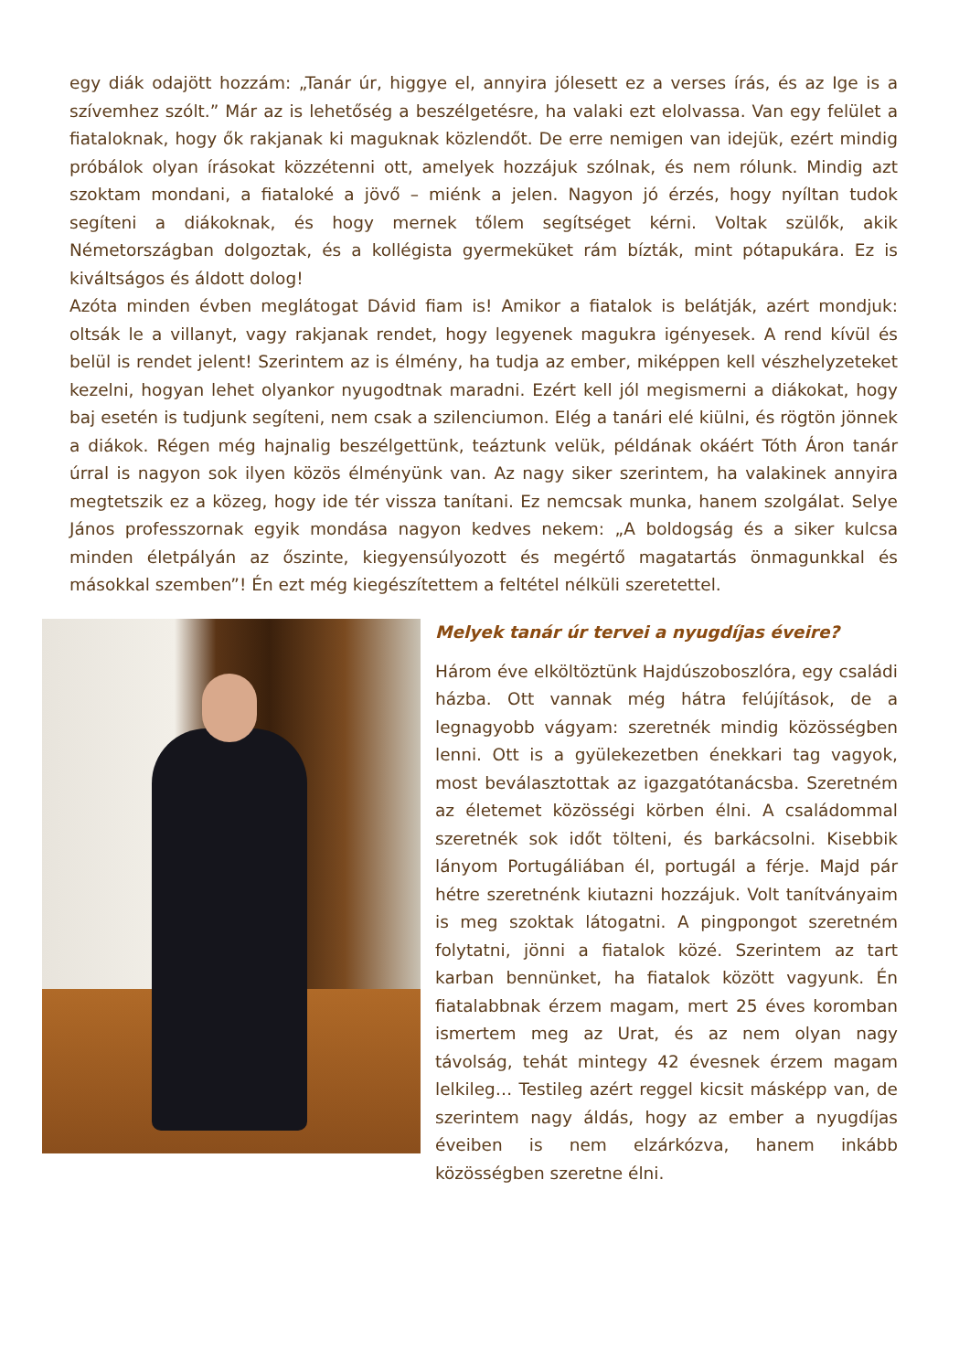egy diák odajött hozzám: „Tanár úr, higgye el, annyira jólesett ez a verses írás, és az Ige is a szívemhez szólt.” Már az is lehetőség a beszélgetésre, ha valaki ezt elolvassa. Van egy felület a fiataloknak, hogy ők rakjanak ki maguknak közlendőt. De erre nemigen van idejük, ezért mindig próbálok olyan írásokat közzétenni ott, amelyek hozzájuk szólnak, és nem rólunk. Mindig azt szoktam mondani, a fiataloké a jövő – miénk a jelen. Nagyon jó érzés, hogy nyíltan tudok segíteni a diákoknak, és hogy mernek tőlem segítséget kérni. Voltak szülők, akik Németországban dolgoztak, és a kollégista gyermeküket rám bízták, mint pótapukára. Ez is kiváltságos és áldott dolog!
Azóta minden évben meglátogat Dávid fiam is! Amikor a fiatalok is belátják, azért mondjuk: oltsák le a villanyt, vagy rakjanak rendet, hogy legyenek magukra igényesek. A rend kívül és belül is rendet jelent! Szerintem az is élmény, ha tudja az ember, miképpen kell vészhelyzeteket kezelni, hogyan lehet olyankor nyugodtnak maradni. Ezért kell jól megismerni a diákokat, hogy baj esetén is tudjunk segíteni, nem csak a szilenciumon. Elég a tanári elé kiülni, és rögtön jönnek a diákok. Régen még hajnalig beszélgettünk, teáztunk velük, példának okáért Tóth Áron tanár úrral is nagyon sok ilyen közös élményünk van. Az nagy siker szerintem, ha valakinek annyira megtetszik ez a közeg, hogy ide tér vissza tanítani. Ez nemcsak munka, hanem szolgálat. Selye János professzornak egyik mondása nagyon kedves nekem: „A boldogság és a siker kulcsa minden életpályán az őszinte, kiegyensúlyozott és megértő magatartás önmagunkkal és másokkal szemben”! Én ezt még kiegészítettem a feltétel nélküli szeretettel.
Melyek tanár úr tervei a nyugdíjas éveire?
Három éve elköltöztünk Hajdúszoboszlóra, egy családi házba. Ott vannak még hátra felújítások, de a legnagyobb vágyam: szeretnék mindig közösségben lenni. Ott is a gyülekezetben énekkari tag vagyok, most beválasztottak az igazgatótanácsba. Szeretném az életemet közösségi körben élni. A családommal szeretnék sok időt tölteni, és barkácsolni. Kisebbik lányom Portugáliában él, portugál a férje. Majd pár hétre szeretnénk kiutazni hozzájuk. Volt tanítványaim is meg szoktak látogatni. A pingpongot szeretném folytatni, jönni a fiatalok közé. Szerintem az tart karban bennünket, ha fiatalok között vagyunk. Én fiatalabbnak érzem magam, mert 25 éves koromban ismertem meg az Urat, és az nem olyan nagy távolság, tehát mintegy 42 évesnek érzem magam lelkileg… Testileg azért reggel kicsit másképp van, de szerintem nagy áldás, hogy az ember a nyugdíjas éveiben is nem elzárkózva, hanem inkább közösségben szeretne élni.